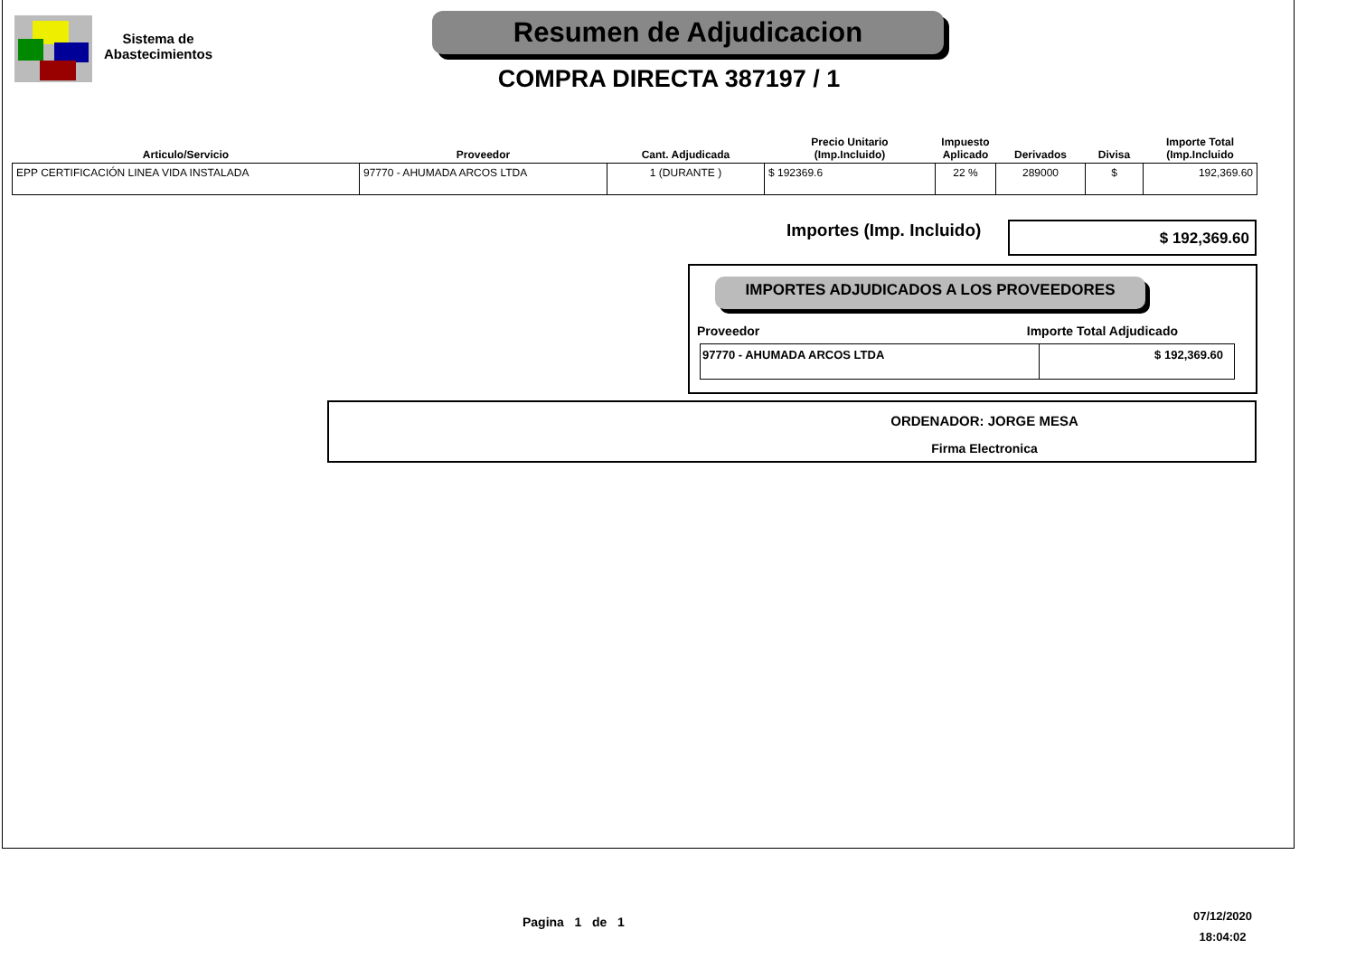Sistema de Abastecimientos
Resumen de Adjudicacion
COMPRA DIRECTA 387197 / 1
| Articulo/Servicio | Proveedor | Cant. Adjudicada | Precio Unitario (Imp.Incluido) | Impuesto Aplicado | Derivados | Divisa | Importe Total (Imp.Incluido |
| --- | --- | --- | --- | --- | --- | --- | --- |
| EPP CERTIFICACIÓN LINEA VIDA INSTALADA | 97770 - AHUMADA ARCOS LTDA | 1 (DURANTE ) | $ 192369.6 | 22 % | 289000 | $ | 192,369.60 |
Importes (Imp. Incluido) $ 192,369.60
IMPORTES ADJUDICADOS A LOS PROVEEDORES
Proveedor Importe Total Adjudicado
| 97770 - AHUMADA ARCOS LTDA | $ 192,369.60 |
ORDENADOR: JORGE MESA
Firma Electronica
Pagina 1 de 1
07/12/2020
18:04:02